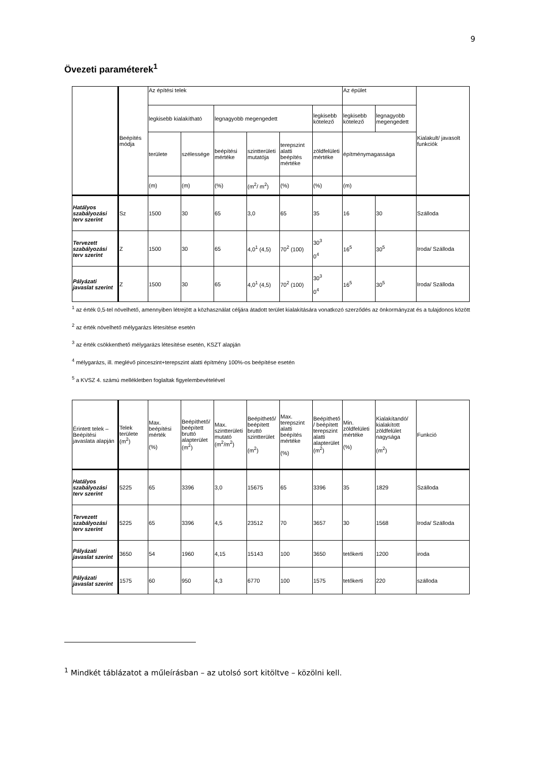9
Övezeti paraméterek<sup>1</sup>
| | Beépítés módja | Az építési telek | | | | | | Az épület | | Kialakult/ javasolt funkciók |
| | | legkisebb kialakítható | | legnagyobb megengedett | | | legkisebb kötelező | legkisebb kötelező | legnagyobb megengedett | |
| | | területe | szélessége | beépítési mértéke | szintterületi mutatója | terepszint alatti beépítés mértéke | zöldfelületi mértéke | építménymagassága | | |
| | | (m) | (m) | (%) | (m<sup>2</sup>/ m<sup>2</sup>) | (%) | (%) | (m) | | |
| Hatályos szabályozási terv szerint | Sz | 1500 | 30 | 65 | 3,0 | 65 | 35 | 16 | 30 | Szálloda |
| Tervezett szabályozási terv szerint | Z | 1500 | 30 | 65 | 4,0<sup>1</sup> (4,5) | 70<sup>2</sup> (100) | 30<sup>3</sup> 0<sup>4</sup> | 16<sup>5</sup> | 30<sup>5</sup> | Iroda/ Szálloda |
| Pályázati javaslat szerint | Z | 1500 | 30 | 65 | 4,0<sup>1</sup> (4,5) | 70<sup>2</sup> (100) | 30<sup>3</sup> 0<sup>4</sup> | 16<sup>5</sup> | 30<sup>5</sup> | Iroda/ Szálloda |
<sup>1</sup> az érték 0,5-tel növelhető, amennyiben létrejött a közhasználat céljára átadott terület kialakítására vonatkozó szerződés az önkormányzat és a tulajdonos között
<sup>2</sup> az érték növelhető mélygarázs létesítése esetén
<sup>3</sup> az érték csökkenthető mélygarázs létesítése esetén, KSZT alapján
<sup>4</sup> mélygarázs, ill. meglévő pinceszint+terepszint alatti építmény 100%-os beépítése esetén
<sup>5</sup> a KVSZ 4. számú mellékletben foglaltak figyelembevételével
| Érintett telek – Beépítési javaslata alapján | Telek területe (m<sup>2</sup>) | Max. beépítési mérték (%) | Beépíthető/ beépített bruttó alapterület (m<sup>2</sup>) | Max. szintterületi mutató (m<sup>2</sup>/m<sup>2</sup>) | Beépíthető/ beépített bruttó szintterület (m<sup>2</sup>) | Max. terepszint alatti beépítés mértéke (%) | Beépíthető / beépített terepszint alatti alapterület (m<sup>2</sup>) | Min. zöldfelületi mértéke (%) | Kialakítandó/ kialakított zöldfelület nagysága (m<sup>2</sup>) | Funkció |
| Hatályos szabályozási terv szerint | 5225 | 65 | 3396 | 3,0 | 15675 | 65 | 3396 | 35 | 1829 | Szálloda |
| Tervezett szabályozási terv szerint | 5225 | 65 | 3396 | 4,5 | 23512 | 70 | 3657 | 30 | 1568 | Iroda/ Szálloda |
| Pályázati javaslat szerint | 3650 | 54 | 1960 | 4,15 | 15143 | 100 | 3650 | tetőkerti | 1200 | iroda |
| Pályázati javaslat szerint | 1575 | 60 | 950 | 4,3 | 6770 | 100 | 1575 | tetőkerti | 220 | szálloda |
<sup>1</sup> Mindkét táblázatot a műleírásban – az utolsó sort kitöltve – közölni kell.